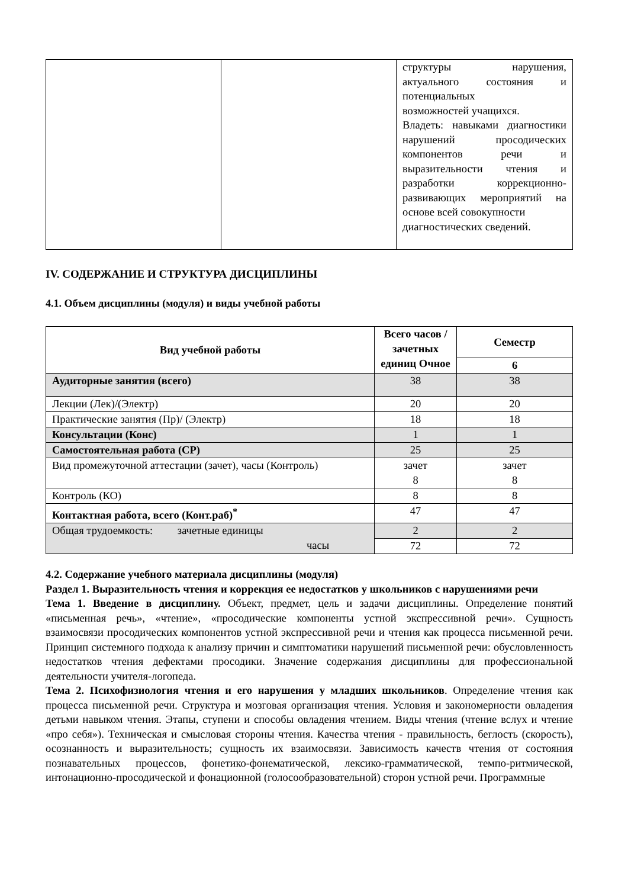| | | структуры нарушения, актуального состояния и потенциальных возможностей учащихся. Владеть: навыками диагностики нарушений просодических компонентов речи и выразительности чтения и разработки коррекционно-развивающих мероприятий на основе всей совокупности диагностических сведений. |
IV. СОДЕРЖАНИЕ И СТРУКТУРА ДИСЦИПЛИНЫ
4.1. Объем дисциплины (модуля) и виды учебной работы
| Вид учебной работы | Всего часов / зачетных единиц Очное | Семестр |
| --- | --- | --- |
| | | 6 |
| Аудиторные занятия (всего) | 38 | 38 |
| Лекции (Лек)/(Электр) | 20 | 20 |
| Практические занятия (Пр)/ (Электр) | 18 | 18 |
| Консультации (Конс) | 1 | 1 |
| Самостоятельная работа (СР) | 25 | 25 |
| Вид промежуточной аттестации (зачет), часы (Контроль) | зачет 8 | зачет 8 |
| Контроль (КО) | 8 | 8 |
| Контактная работа, всего (Конт.раб)<sup>*</sup> | 47 | 47 |
| Общая трудоемкость: зачетные единицы часы | 2 | 2 |
| | 72 | 72 |
4.2. Содержание учебного материала дисциплины (модуля)
Раздел 1. Выразительность чтения и коррекция ее недостатков у школьников с нарушениями речи
Тема 1. Введение в дисциплину. Объект, предмет, цель и задачи дисциплины. Определение понятий «письменная речь», «чтение», «просодические компоненты устной экспрессивной речи». Сущность взаимосвязи просодических компонентов устной экспрессивной речи и чтения как процесса письменной речи. Принцип системного подхода к анализу причин и симптоматики нарушений письменной речи: обусловленность недостатков чтения дефектами просодики. Значение содержания дисциплины для профессиональной деятельности учителя-логопеда.
Тема 2. Психофизиология чтения и его нарушения у младших школьников. Определение чтения как процесса письменной речи. Структура и мозговая организация чтения. Условия и закономерности овладения детьми навыком чтения. Этапы, ступени и способы овладения чтением. Виды чтения (чтение вслух и чтение «про себя»). Техническая и смысловая стороны чтения. Качества чтения - правильность, беглость (скорость), осознанность и выразительность; сущность их взаимосвязи. Зависимость качеств чтения от состояния познавательных процессов, фонетико-фонематической, лексико-грамматической, темпо-ритмической, интонационно-просодической и фонационной (голосообразовательной) сторон устной речи. Программные